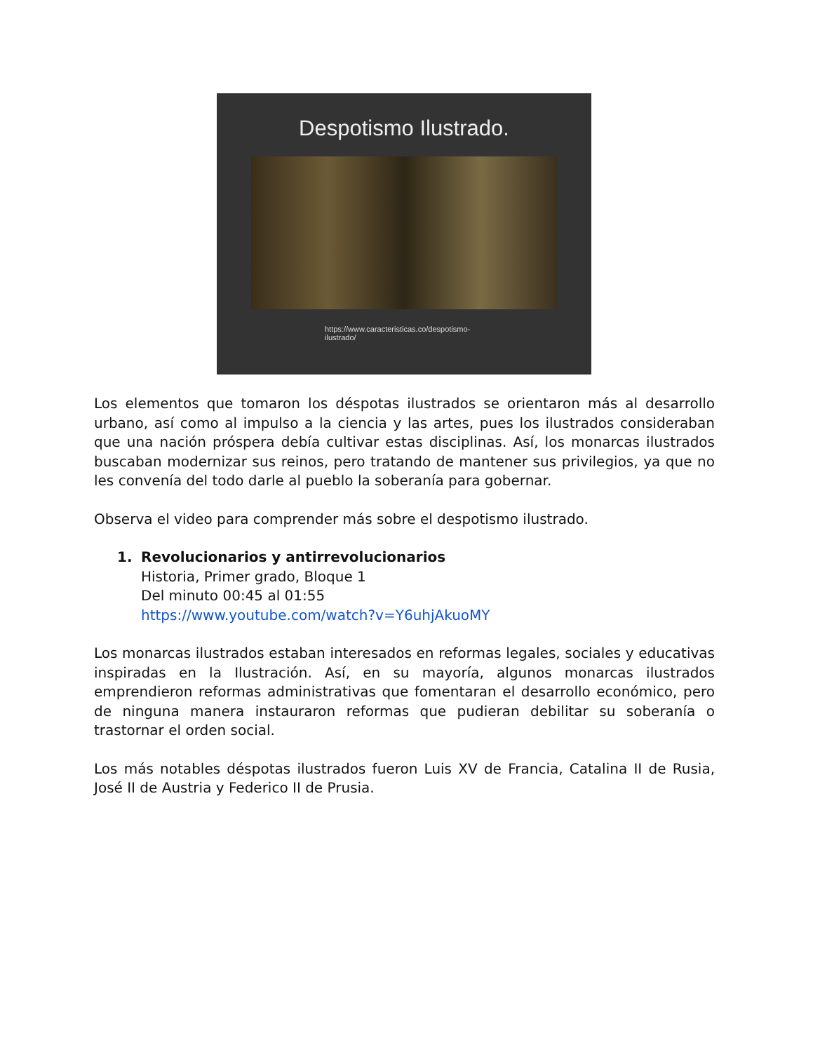Despotismo Ilustrado.
https://www.caracteristicas.co/despotismo-
ilustrado/
Los elementos que tomaron los déspotas ilustrados se orientaron más al desarrollo urbano, así como al impulso a la ciencia y las artes, pues los ilustrados consideraban que una nación próspera debía cultivar estas disciplinas. Así, los monarcas ilustrados buscaban modernizar sus reinos, pero tratando de mantener sus privilegios, ya que no les convenía del todo darle al pueblo la soberanía para gobernar.
Observa el video para comprender más sobre el despotismo ilustrado.
1. Revolucionarios y antirrevolucionarios
Historia, Primer grado, Bloque 1
Del minuto 00:45 al 01:55
https://www.youtube.com/watch?v=Y6uhjAkuoMY
Los monarcas ilustrados estaban interesados en reformas legales, sociales y educativas inspiradas en la Ilustración. Así, en su mayoría, algunos monarcas ilustrados emprendieron reformas administrativas que fomentaran el desarrollo económico, pero de ninguna manera instauraron reformas que pudieran debilitar su soberanía o trastornar el orden social.
Los más notables déspotas ilustrados fueron Luis XV de Francia, Catalina II de Rusia, José II de Austria y Federico II de Prusia.